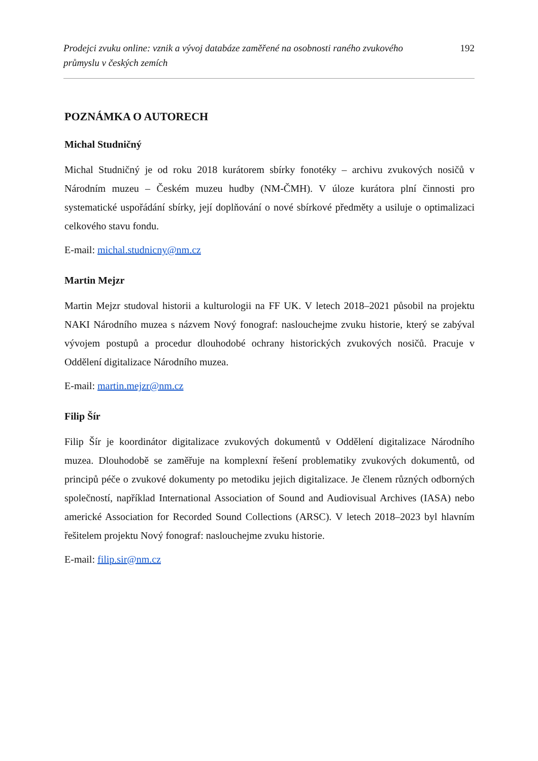Prodejci zvuku online: vznik a vývoj databáze zaměřené na osobnosti raného zvukového průmyslu v českých zemích 192
POZNÁMKA O AUTORECH
Michal Studničný
Michal Studničný je od roku 2018 kurátorem sbírky fonotéky – archivu zvukových nosičů v Národním muzeu – Českém muzeu hudby (NM-ČMH). V úloze kurátora plní činnosti pro systematické uspořádání sbírky, její doplňování o nové sbírkové předměty a usiluje o optimalizaci celkového stavu fondu.
E-mail: michal.studnicny@nm.cz
Martin Mejzr
Martin Mejzr studoval historii a kulturologii na FF UK. V letech 2018–2021 působil na projektu NAKI Národního muzea s názvem Nový fonograf: naslouchejme zvuku historie, který se zabýval vývojem postupů a procedur dlouhodobé ochrany historických zvukových nosičů. Pracuje v Oddělení digitalizace Národního muzea.
E-mail: martin.mejzr@nm.cz
Filip Šír
Filip Šír je koordinátor digitalizace zvukových dokumentů v Oddělení digitalizace Národního muzea. Dlouhodobě se zaměřuje na komplexní řešení problematiky zvukových dokumentů, od principů péče o zvukové dokumenty po metodiku jejich digitalizace. Je členem různých odborných společností, například International Association of Sound and Audiovisual Archives (IASA) nebo americké Association for Recorded Sound Collections (ARSC). V letech 2018–2023 byl hlavním řešitelem projektu Nový fonograf: naslouchejme zvuku historie.
E-mail: filip.sir@nm.cz